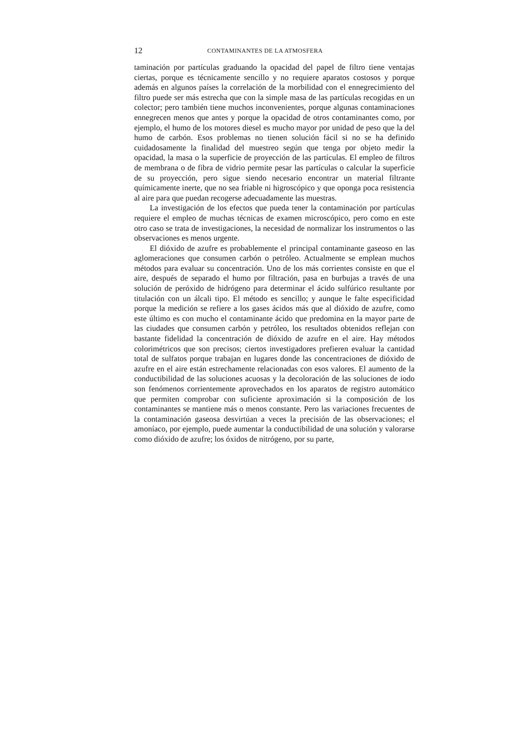12 CONTAMINANTES DE LA ATMOSFERA
taminación por partículas graduando la opacidad del papel de filtro tiene ventajas ciertas, porque es técnicamente sencillo y no requiere aparatos costosos y porque además en algunos países la correlación de la morbilidad con el ennegrecimiento del filtro puede ser más estrecha que con la simple masa de las partículas recogidas en un colector; pero también tiene muchos inconvenientes, porque algunas contaminaciones ennegrecen menos que antes y porque la opacidad de otros contaminantes como, por ejemplo, el humo de los motores diesel es mucho mayor por unidad de peso que la del humo de carbón. Esos problemas no tienen solución fácil si no se ha definido cuidadosamente la finalidad del muestreo según que tenga por objeto medir la opacidad, la masa o la superficie de proyección de las partículas. El empleo de filtros de membrana o de fibra de vidrio permite pesar las partículas o calcular la superficie de su proyección, pero sigue siendo necesario encontrar un material filtrante químicamente inerte, que no sea friable ni higroscópico y que oponga poca resistencia al aire para que puedan recogerse adecuadamente las muestras.
La investigación de los efectos que pueda tener la contaminación por partículas requiere el empleo de muchas técnicas de examen microscópico, pero como en este otro caso se trata de investigaciones, la necesidad de normalizar los instrumentos o las observaciones es menos urgente.
El dióxido de azufre es probablemente el principal contaminante gaseoso en las aglomeraciones que consumen carbón o petróleo. Actualmente se emplean muchos métodos para evaluar su concentración. Uno de los más corrientes consiste en que el aire, después de separado el humo por filtración, pasa en burbujas a través de una solución de peróxido de hidrógeno para determinar el ácido sulfúrico resultante por titulación con un álcali tipo. El método es sencillo; y aunque le falte especificidad porque la medición se refiere a los gases ácidos más que al dióxido de azufre, como este último es con mucho el contaminante ácido que predomina en la mayor parte de las ciudades que consumen carbón y petróleo, los resultados obtenidos reflejan con bastante fidelidad la concentración de dióxido de azufre en el aire. Hay métodos colorimétricos que son precisos; ciertos investigadores prefieren evaluar la cantidad total de sulfatos porque trabajan en lugares donde las concentraciones de dióxido de azufre en el aire están estrechamente relacionadas con esos valores. El aumento de la conductibilidad de las soluciones acuosas y la decoloración de las soluciones de iodo son fenómenos corrientemente aprovechados en los aparatos de registro automático que permiten comprobar con suficiente aproximación si la composición de los contaminantes se mantiene más o menos constante. Pero las variaciones frecuentes de la contaminación gaseosa desvirtúan a veces la precisión de las observaciones; el amoníaco, por ejemplo, puede aumentar la conductibilidad de una solución y valorarse como dióxido de azufre; los óxidos de nitrógeno, por su parte,